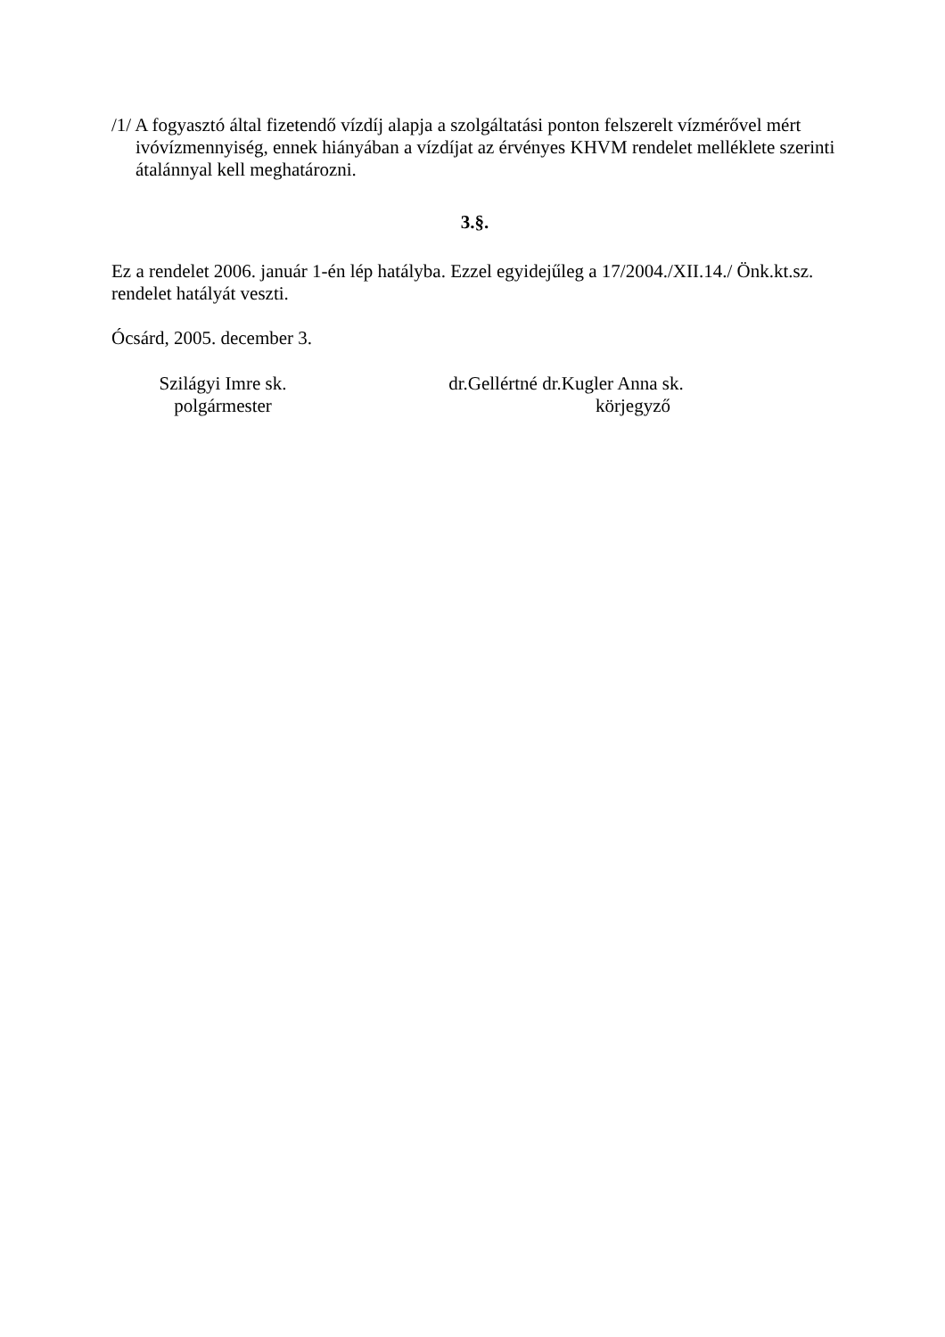/1/ A fogyasztó által fizetendő vízdíj alapja a szolgáltatási ponton felszerelt vízmérővel mért ivóvízmennyiség, ennek hiányában a vízdíjat az érvényes KHVM rendelet melléklete szerinti átalánnyal kell meghatározni.
3.§.
Ez a rendelet 2006. január 1-én lép hatályba. Ezzel egyidejűleg a 17/2004./XII.14./ Önk.kt.sz. rendelet hatályát veszti.
Ócsárd, 2005. december 3.
Szilágyi Imre sk.
polgármester
dr.Gellértné dr.Kugler Anna sk.
körjegyző